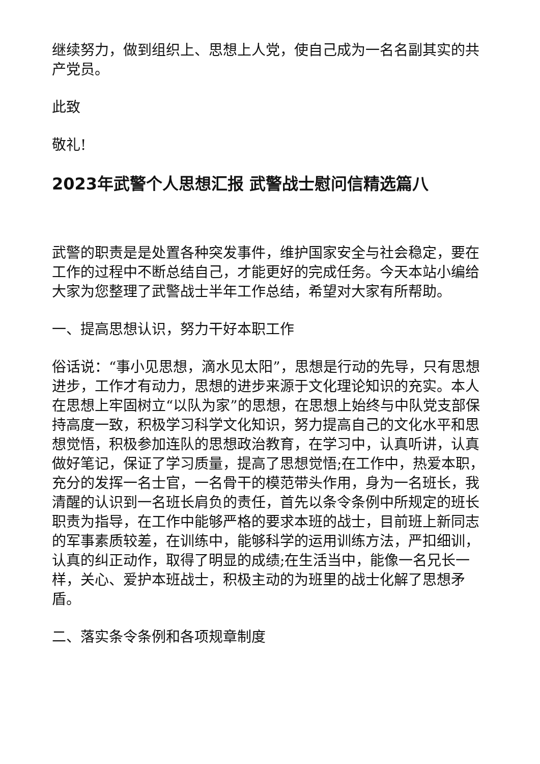继续努力，做到组织上、思想上人党，使自己成为一名名副其实的共产党员。
此致
敬礼!
2023年武警个人思想汇报 武警战士慰问信精选篇八
武警的职责是是处置各种突发事件，维护国家安全与社会稳定，要在工作的过程中不断总结自己，才能更好的完成任务。今天本站小编给大家为您整理了武警战士半年工作总结，希望对大家有所帮助。
一、提高思想认识，努力干好本职工作
俗话说：“事小见思想，滴水见太阳”，思想是行动的先导，只有思想进步，工作才有动力，思想的进步来源于文化理论知识的充实。本人在思想上牢固树立“以队为家”的思想，在思想上始终与中队党支部保持高度一致，积极学习科学文化知识，努力提高自己的文化水平和思想觉悟，积极参加连队的思想政治教育，在学习中，认真听讲，认真做好笔记，保证了学习质量，提高了思想觉悟;在工作中，热爱本职，充分的发挥一名士官，一名骨干的模范带头作用，身为一名班长，我清醒的认识到一名班长肩负的责任，首先以条令条例中所规定的班长职责为指导，在工作中能够严格的要求本班的战士，目前班上新同志的军事素质较差，在训练中，能够科学的运用训练方法，严扣细训，认真的纠正动作，取得了明显的成绩;在生活当中，能像一名兄长一样，关心、爱护本班战士，积极主动的为班里的战士化解了思想矛盾。
二、落实条令条例和各项规章制度